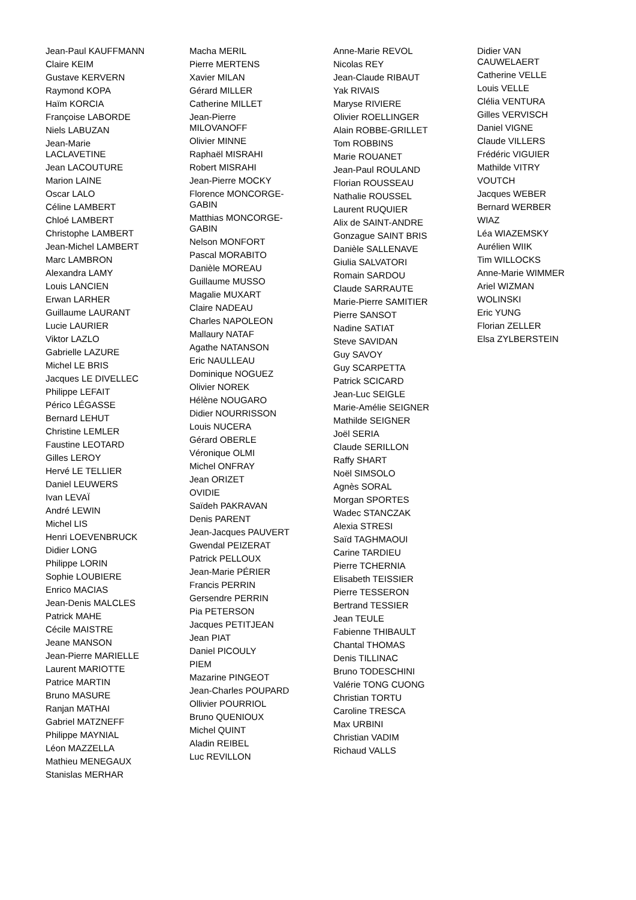Jean-Paul KAUFFMANN
Claire KEIM
Gustave KERVERN
Raymond KOPA
Haïm KORCIA
Françoise LABORDE
Niels LABUZAN
Jean-Marie
LACLAVETINE
Jean LACOUTURE
Marion LAINE
Oscar LALO
Céline LAMBERT
Chloé LAMBERT
Christophe LAMBERT
Jean-Michel LAMBERT
Marc LAMBRON
Alexandra LAMY
Louis LANCIEN
Erwan LARHER
Guillaume LAURANT
Lucie LAURIER
Viktor LAZLO
Gabrielle LAZURE
Michel LE BRIS
Jacques LE DIVELLEC
Philippe LEFAIT
Périco LÉGASSE
Bernard LEHUT
Christine LEMLER
Faustine LEOTARD
Gilles LEROY
Hervé LE TELLIER
Daniel LEUWERS
Ivan LEVAÏ
André LEWIN
Michel LIS
Henri LOEVENBRUCK
Didier LONG
Philippe LORIN
Sophie LOUBIERE
Enrico MACIAS
Jean-Denis MALCLES
Patrick MAHE
Cécile MAISTRE
Jeane MANSON
Jean-Pierre MARIELLE
Laurent MARIOTTE
Patrice MARTIN
Bruno MASURE
Ranjan MATHAI
Gabriel MATZNEFF
Philippe MAYNIAL
Léon MAZZELLA
Mathieu MENEGAUX
Stanislas MERHAR
Macha MERIL
Pierre MERTENS
Xavier MILAN
Gérard MILLER
Catherine MILLET
Jean-Pierre
MILOVANOFF
Olivier MINNE
Raphaël MISRAHI
Robert MISRAHI
Jean-Pierre MOCKY
Florence MONCORGE-
GABIN
Matthias MONCORGE-
GABIN
Nelson MONFORT
Pascal MORABITO
Danièle MOREAU
Guillaume MUSSO
Magalie MUXART
Claire NADEAU
Charles NAPOLEON
Mallaury NATAF
Agathe NATANSON
Eric NAULLEAU
Dominique NOGUEZ
Olivier NOREK
Hélène NOUGARO
Didier NOURRISSON
Louis NUCERA
Gérard OBERLE
Véronique OLMI
Michel ONFRAY
Jean ORIZET
OVIDIE
Saïdeh PAKRAVAN
Denis PARENT
Jean-Jacques PAUVERT
Gwendal PEIZERAT
Patrick PELLOUX
Jean-Marie PÉRIER
Francis PERRIN
Gersendre PERRIN
Pia PETERSON
Jacques PETITJEAN
Jean PIAT
Daniel PICOULY
PIEM
Mazarine PINGEOT
Jean-Charles POUPARD
Ollivier POURRIOL
Bruno QUENIOUX
Michel QUINT
Aladin REIBEL
Luc REVILLON
Anne-Marie REVOL
Nicolas REY
Jean-Claude RIBAUT
Yak RIVAIS
Maryse RIVIERE
Olivier ROELLINGER
Alain ROBBE-GRILLET
Tom ROBBINS
Marie ROUANET
Jean-Paul ROULAND
Florian ROUSSEAU
Nathalie ROUSSEL
Laurent RUQUIER
Alix de SAINT-ANDRE
Gonzague SAINT BRIS
Danièle SALLENAVE
Giulia SALVATORI
Romain SARDOU
Claude SARRAUTE
Marie-Pierre SAMITIER
Pierre SANSOT
Nadine SATIAT
Steve SAVIDAN
Guy SAVOY
Guy SCARPETTA
Patrick SCICARD
Jean-Luc SEIGLE
Marie-Amélie SEIGNER
Mathilde SEIGNER
Joël SERIA
Claude SERILLON
Raffy SHART
Noël SIMSOLO
Agnès SORAL
Morgan SPORTES
Wadec STANCZAK
Alexia STRESI
Saïd TAGHMAOUI
Carine TARDIEU
Pierre TCHERNIA
Elisabeth TEISSIER
Pierre TESSERON
Bertrand TESSIER
Jean TEULE
Fabienne THIBAULT
Chantal THOMAS
Denis TILLINAC
Bruno TODESCHINI
Valérie TONG CUONG
Christian TORTU
Caroline TRESCA
Max URBINI
Christian VADIM
Richaud VALLS
Didier VAN
CAUWELAERT
Catherine VELLE
Louis VELLE
Clélia VENTURA
Gilles VERVISCH
Daniel VIGNE
Claude VILLERS
Frédéric VIGUIER
Mathilde VITRY
VOUTCH
Jacques WEBER
Bernard WERBER
WIAZ
Léa WIAZEMSKY
Aurélien WIIK
Tim WILLOCKS
Anne-Marie WIMMER
Ariel WIZMAN
WOLINSKI
Eric YUNG
Florian ZELLER
Elsa ZYLBERSTEIN